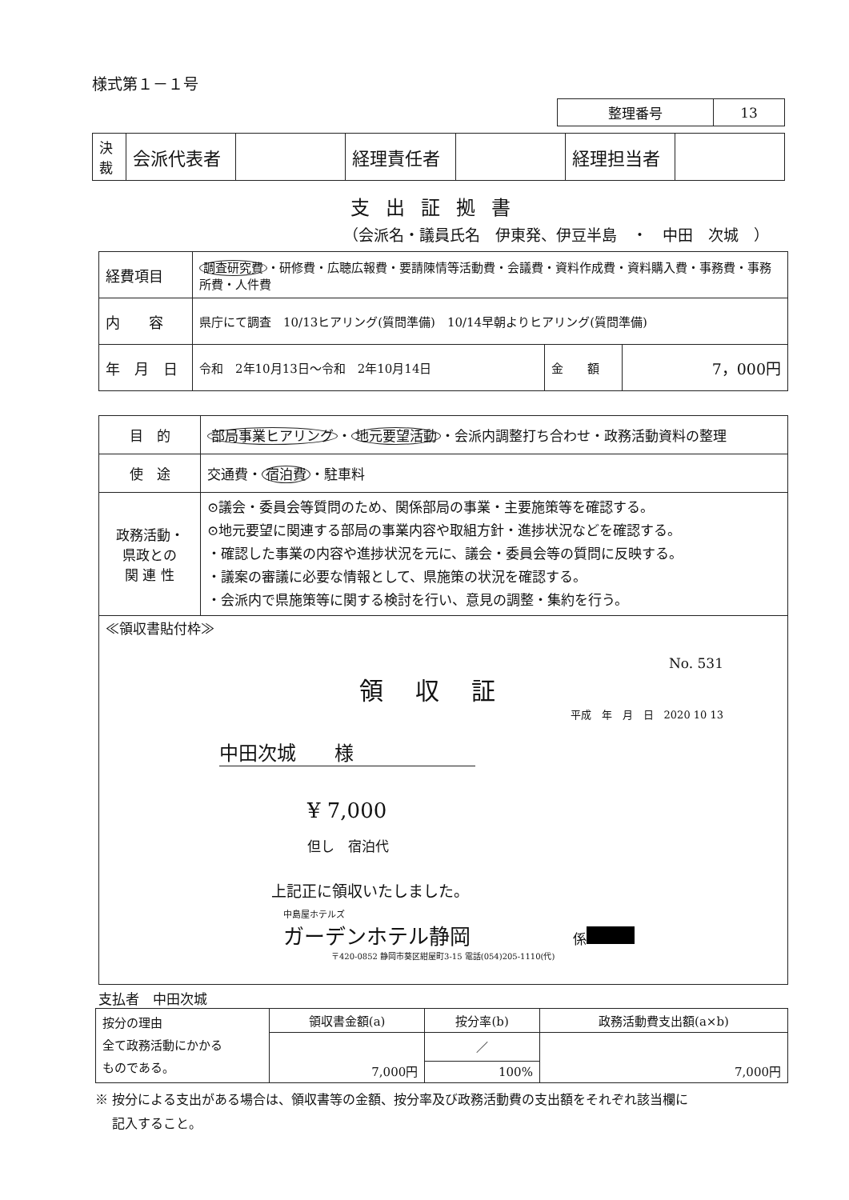様式第１－１号
| 整理番号 | 13 |
| 決 裁 | 会派代表者 | | 経理責任者 | | 経理担当者 | |
支出証拠書
（会派名・議員氏名　伊東発、伊豆半島　・　中田　次城　）
| 経費項目 | 調査研究費 ・研修費・広聴広報費・要請陳情等活動費・会議費・資料作成費・資料購入費・事務費・事務所費・人件費 | | |
| 内 容 | 県庁にて調査 10/13ヒアリング(質問準備) 10/14早朝よりヒアリング(質問準備) | | |
| 年 月 日 | 令和 2年10月13日～令和 2年10月14日 | 金 額 | 7，000円 |
| 目 的 | 部局事業ヒアリング ・ 地元要望活動 ・会派内調整打ち合わせ・政務活動資料の整理 |
| 使 途 | 交通費・ 宿泊費 ・駐車料 |
| 政務活動・ 県政との 関 連 性 | ⊙議会・委員会等質問のため、関係部局の事業・主要施策等を確認する。 ⊙地元要望に関連する部局の事業内容や取組方針・進捗状況などを確認する。 ・確認した事業の内容や進捗状況を元に、議会・委員会等の質問に反映する。 ・議案の審議に必要な情報として、県施策の状況を確認する。 ・会派内で県施策等に関する検討を行い、意見の調整・集約を行う。 |
| ≪領収書貼付枠≫ No. 531 領収証 平成 年 月 日 2020 10 13 中田次城 様 ¥ 7,000 但し 宿泊代 上記正に領収いたしました。 中島屋ホテルズ ガーデンホテル静岡 係 〒420-0852 静岡市葵区紺屋町3-15 電話(054)205-1110(代) | |
支払者　中田次城
| 按分の理由 全て政務活動にかかる ものである。 | 領収書金額(a) | 按分率(b) | 政務活動費支出額(a×b) |
| | 7,000円 | ／ | 7,000円 |
| | | 100% | |
※ 按分による支出がある場合は、領収書等の金額、按分率及び政務活動費の支出額をそれぞれ該当欄に
　 記入すること。